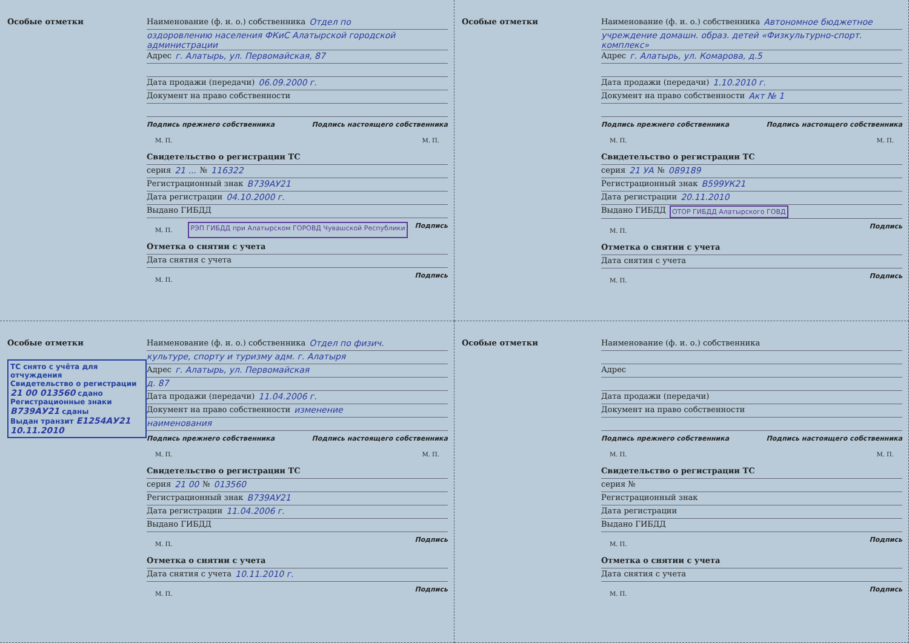Особые отметки Наименование (ф. и. о.) собственника Отдел по
оздоровлению населения ФКиС Алатырской городской администрации
Адрес г. Алатырь, ул. Первомайская, 87
Дата продажи (передачи) 06.09.2000 г.
Документ на право собственности
Подпись прежнего собственника Подпись настоящего собственника
М. П. М. П.
Свидетельство о регистрации ТС
серия 21 ... № 116322
Регистрационный знак В739АУ21
Дата регистрации 04.10.2000 г.
Выдано ГИБДД
М. П. РЭП ГИБДД при Алатырском ГОРОВД Чувашской Республики Подпись
Отметка о снятии с учета
Дата снятия с учета
М. П. Подпись
Особые отметки Наименование (ф. и. о.) собственника Автономное бюджетное
учреждение домашн. образ. детей «Физкультурно-спорт. комплекс»
Адрес г. Алатырь, ул. Комарова, д.5
Дата продажи (передачи) 1.10.2010 г.
Документ на право собственности Акт № 1
Подпись прежнего собственника Подпись настоящего собственника
М. П. М. П.
Свидетельство о регистрации ТС
серия 21 УА № 089189
Регистрационный знак В599УК21
Дата регистрации 20.11.2010
Выдано ГИБДД ОТОР ГИБДД Алатырского ГОВД
М. П. Подпись
Отметка о снятии с учета
Дата снятия с учета
М. П. Подпись
Особые отметки
ТС снято с учёта для отчуждения
Свидетельство о регистрации 21 00 013560 сдано
Регистрационные знаки В739АУ21 сданы
Выдан транзит Е1254АУ21
10.11.2010
Наименование (ф. и. о.) собственника Отдел по физич.
культуре, спорту и туризму адм. г. Алатыря
Адрес г. Алатырь, ул. Первомайская
д. 87
Дата продажи (передачи) 11.04.2006 г.
Документ на право собственности изменение
наименования
Подпись прежнего собственника Подпись настоящего собственника
М. П. М. П.
Свидетельство о регистрации ТС
серия 21 00 № 013560
Регистрационный знак В739АУ21
Дата регистрации 11.04.2006 г.
Выдано ГИБДД
М. П. Подпись
Отметка о снятии с учета
Дата снятия с учета 10.11.2010 г.
М. П. Подпись
Особые отметки Наименование (ф. и. о.) собственника
Адрес
Дата продажи (передачи)
Документ на право собственности
Подпись прежнего собственника Подпись настоящего собственника
М. П. М. П.
Свидетельство о регистрации ТС
серия №
Регистрационный знак
Дата регистрации
Выдано ГИБДД
М. П. Подпись
Отметка о снятии с учета
Дата снятия с учета
М. П. Подпись